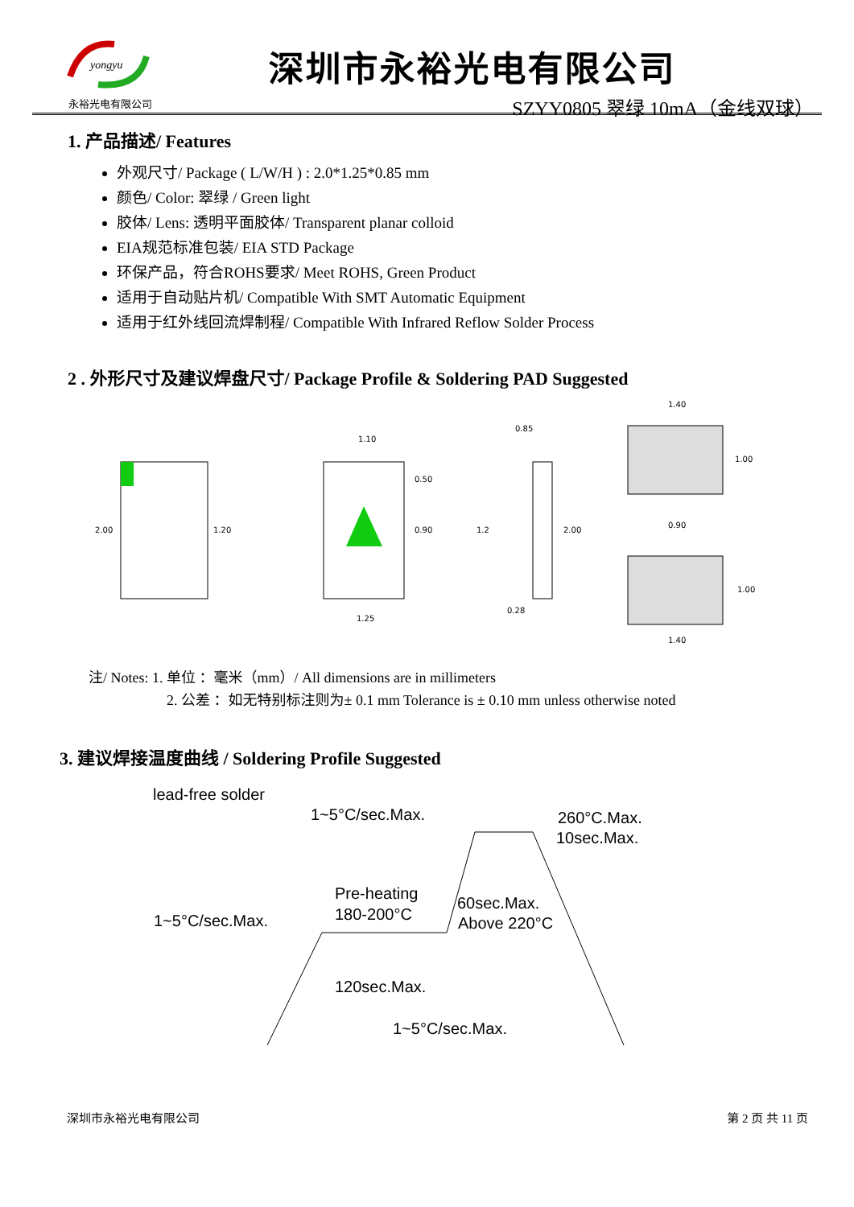yongyu
永裕光电有限公司
深圳市永裕光电有限公司
SZYY0805 翠绿 10mA（金线双球）
1. 产品描述/ Features
外观尺寸/ Package ( L/W/H ) : 2.0*1.25*0.85 mm
颜色/ Color: 翠绿 / Green light
胶体/ Lens: 透明平面胶体/ Transparent planar colloid
EIA规范标准包装/ EIA STD Package
环保产品，符合ROHS要求/ Meet ROHS, Green Product
适用于自动贴片机/ Compatible With SMT Automatic Equipment
适用于红外线回流焊制程/ Compatible With Infrared Reflow Solder Process
2 . 外形尺寸及建议焊盘尺寸/ Package Profile & Soldering PAD Suggested
2.00
1.20
1.10
0.50
0.90
1.25
0.85
1.2
2.00
0.28
1.40
1.00
0.90
1.00
1.40
注/ Notes: 1. 单位 ：毫米（mm）/ All dimensions are in millimeters
2. 公差 ：如无特别标注则为± 0.1 mm Tolerance is ± 0.10 mm unless otherwise noted
3. 建议焊接温度曲线 / Soldering Profile Suggested
lead-free solder
1~5°C/sec.Max.
260°C.Max.
10sec.Max.
Pre-heating
180-200°C
60sec.Max.
Above 220°C
1~5°C/sec.Max.
120sec.Max.
1~5°C/sec.Max.
深圳市永裕光电有限公司 第 2 页 共 11 页